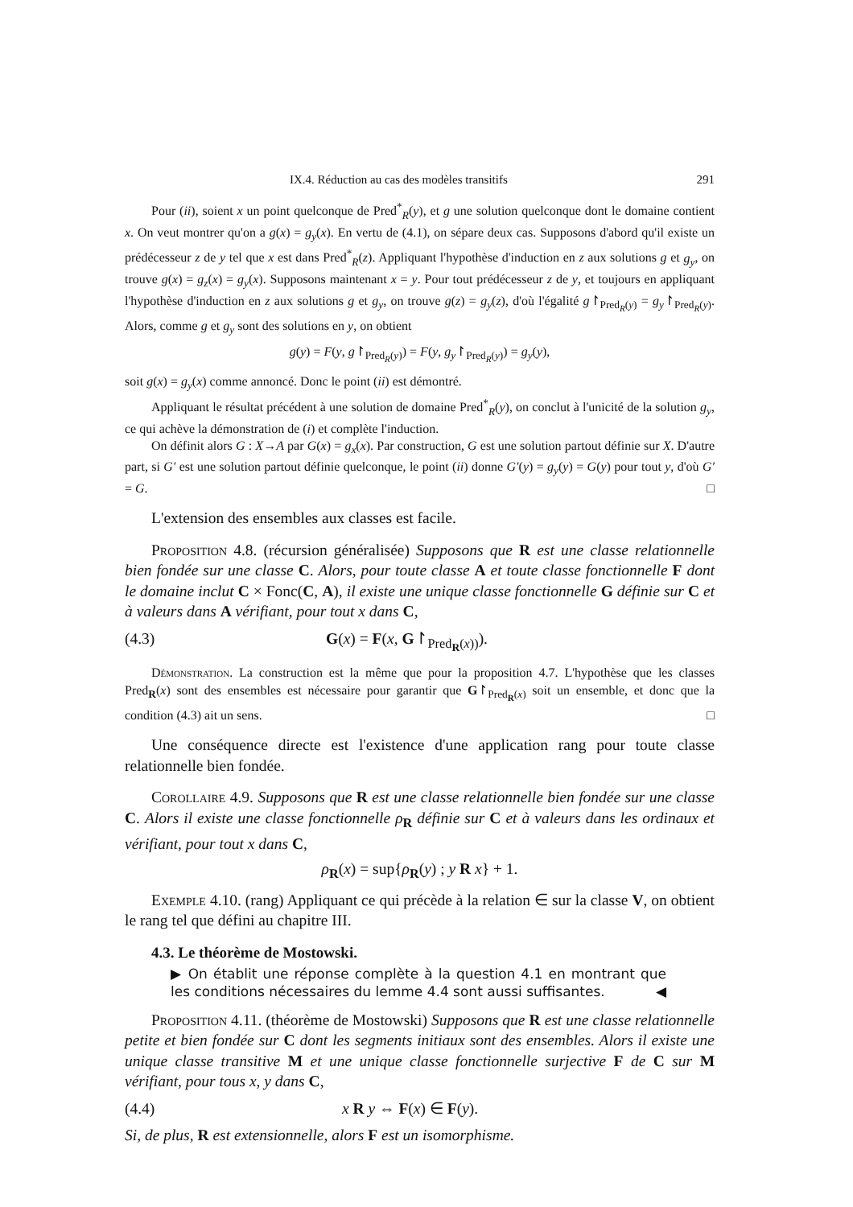IX.4. Réduction au cas des modèles transitifs 291
Pour (ii), soient x un point quelconque de Pred<sup>*</sup><sub>R</sub>(y), et g une solution quelconque dont le domaine contient x. On veut montrer qu'on a g(x) = g<sub>y</sub>(x). En vertu de (4.1), on sépare deux cas. Supposons d'abord qu'il existe un prédécesseur z de y tel que x est dans Pred<sup>*</sup><sub>R</sub>(z). Appliquant l'hypothèse d'induction en z aux solutions g et g<sub>y</sub>, on trouve g(x) = g<sub>z</sub>(x) = g<sub>y</sub>(x). Supposons maintenant x = y. Pour tout prédécesseur z de y, et toujours en appliquant l'hypothèse d'induction en z aux solutions g et g<sub>y</sub>, on trouve g(z) = g<sub>y</sub>(z), d'où l'égalité g↾<sub>Pred<sub>R</sub>(y)</sub> = g<sub>y</sub>↾<sub>Pred<sub>R</sub>(y)</sub>. Alors, comme g et g<sub>y</sub> sont des solutions en y, on obtient
g(y) = F(y, g↾<sub>Pred<sub>R</sub>(y)</sub>) = F(y, g<sub>y</sub>↾<sub>Pred<sub>R</sub>(y)</sub>) = g<sub>y</sub>(y),
soit g(x) = g<sub>y</sub>(x) comme annoncé. Donc le point (ii) est démontré.
Appliquant le résultat précédent à une solution de domaine Pred<sup>*</sup><sub>R</sub>(y), on conclut à l'unicité de la solution g<sub>y</sub>, ce qui achève la démonstration de (i) et complète l'induction.
On définit alors G : X→A par G(x) = g<sub>x</sub>(x). Par construction, G est une solution partout définie sur X. D'autre part, si G′ est une solution partout définie quelconque, le point (ii) donne G′(y) = g<sub>y</sub>(y) = G(y) pour tout y, d'où G′ = G. □
L'extension des ensembles aux classes est facile.
Proposition 4.8. (récursion généralisée) Supposons que R est une classe relationnelle bien fondée sur une classe C. Alors, pour toute classe A et toute classe fonctionnelle F dont le domaine inclut C × Fonc(C, A), il existe une unique classe fonctionnelle G définie sur C et à valeurs dans A vérifiant, pour tout x dans C,
(4.3) G(x) = F(x, G↾<sub>Pred<sub>R</sub>(x))</sub>).
Démonstration. La construction est la même que pour la proposition 4.7. L'hypothèse que les classes Pred<sub>R</sub>(x) sont des ensembles est nécessaire pour garantir que G↾<sub>Pred<sub>R</sub>(x)</sub> soit un ensemble, et donc que la condition (4.3) ait un sens. □
Une conséquence directe est l'existence d'une application rang pour toute classe relationnelle bien fondée.
Corollaire 4.9. Supposons que R est une classe relationnelle bien fondée sur une classe C. Alors il existe une classe fonctionnelle ρ<sub>R</sub> définie sur C et à valeurs dans les ordinaux et vérifiant, pour tout x dans C,
ρ<sub>R</sub>(x) = sup{ρ<sub>R</sub>(y) ; y R x} + 1.
Exemple 4.10. (rang) Appliquant ce qui précède à la relation ∈ sur la classe V, on obtient le rang tel que défini au chapitre III.
4.3. Le théorème de Mostowski.
▶ On établit une réponse complète à la question 4.1 en montrant que les conditions nécessaires du lemme 4.4 sont aussi suffisantes. ◀
Proposition 4.11. (théorème de Mostowski) Supposons que R est une classe relationnelle petite et bien fondée sur C dont les segments initiaux sont des ensembles. Alors il existe une unique classe transitive M et une unique classe fonctionnelle surjective F de C sur M vérifiant, pour tous x, y dans C,
(4.4) x R y ⇔ F(x) ∈ F(y).
Si, de plus, R est extensionnelle, alors F est un isomorphisme.